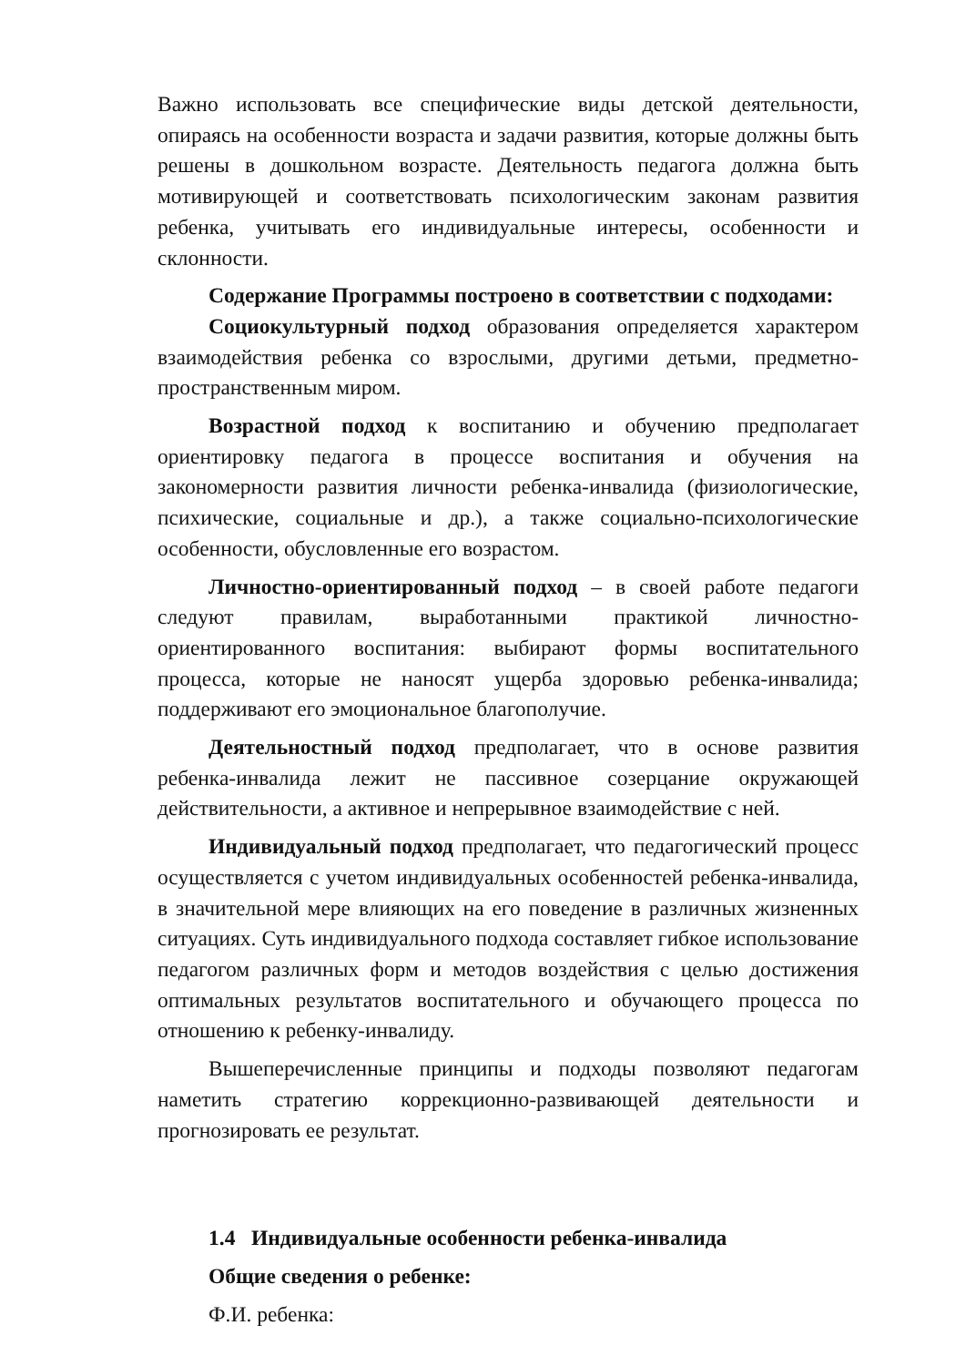Важно использовать все специфические виды детской деятельности, опираясь на особенности возраста и задачи развития, которые должны быть решены в дошкольном возрасте. Деятельность педагога должна быть мотивирующей и соответствовать психологическим законам развития ребенка, учитывать его индивидуальные интересы, особенности и склонности.
Содержание Программы построено в соответствии с подходами:
Социокультурный подход образования определяется характером взаимодействия ребенка со взрослыми, другими детьми, предметно-пространственным миром.
Возрастной подход к воспитанию и обучению предполагает ориентировку педагога в процессе воспитания и обучения на закономерности развития личности ребенка-инвалида (физиологические, психические, социальные и др.), а также социально-психологические особенности, обусловленные его возрастом.
Личностно-ориентированный подход – в своей работе педагоги следуют правилам, выработанными практикой личностно-ориентированного воспитания: выбирают формы воспитательного процесса, которые не наносят ущерба здоровью ребенка-инвалида; поддерживают его эмоциональное благополучие.
Деятельностный подход предполагает, что в основе развития ребенка-инвалида лежит не пассивное созерцание окружающей действительности, а активное и непрерывное взаимодействие с ней.
Индивидуальный подход предполагает, что педагогический процесс осуществляется с учетом индивидуальных особенностей ребенка-инвалида, в значительной мере влияющих на его поведение в различных жизненных ситуациях. Суть индивидуального подхода составляет гибкое использование педагогом различных форм и методов воздействия с целью достижения оптимальных результатов воспитательного и обучающего процесса по отношению к ребенку-инвалиду.
Вышеперечисленные принципы и подходы позволяют педагогам наметить стратегию коррекционно-развивающей деятельности и прогнозировать ее результат.
1.4 Индивидуальные особенности ребенка-инвалида
Общие сведения о ребенке:
Ф.И. ребенка: